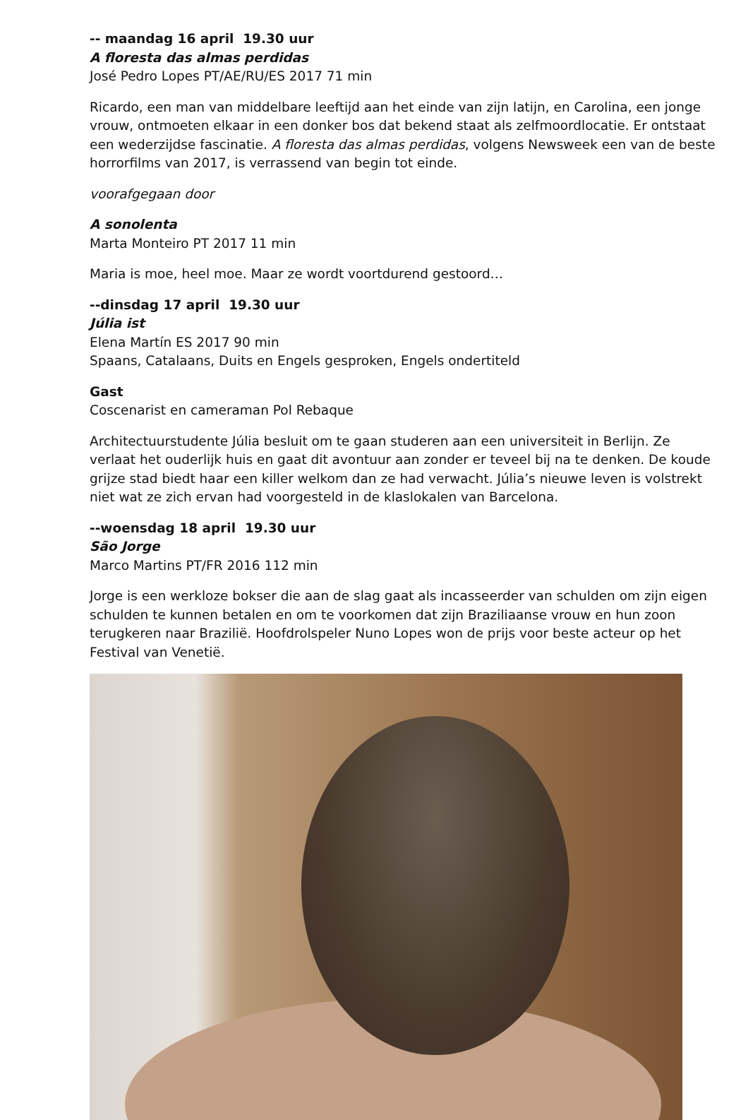-- maandag 16 april 19.30 uur
A floresta das almas perdidas
José Pedro Lopes PT/AE/RU/ES 2017 71 min
Ricardo, een man van middelbare leeftijd aan het einde van zijn latijn, en Carolina, een jonge vrouw, ontmoeten elkaar in een donker bos dat bekend staat als zelfmoordlocatie. Er ontstaat een wederzijdse fascinatie. A floresta das almas perdidas, volgens Newsweek een van de beste horrorfilms van 2017, is verrassend van begin tot einde.
voorafgegaan door
A sonolenta
Marta Monteiro PT 2017 11 min
Maria is moe, heel moe. Maar ze wordt voortdurend gestoord…
--dinsdag 17 april 19.30 uur
Júlia ist
Elena Martín ES 2017 90 min
Spaans, Catalaans, Duits en Engels gesproken, Engels ondertiteld
Gast
Coscenarist en cameraman Pol Rebaque
Architectuurstudente Júlia besluit om te gaan studeren aan een universiteit in Berlijn. Ze verlaat het ouderlijk huis en gaat dit avontuur aan zonder er teveel bij na te denken. De koude grijze stad biedt haar een killer welkom dan ze had verwacht. Júlia’s nieuwe leven is volstrekt niet wat ze zich ervan had voorgesteld in de klaslokalen van Barcelona.
--woensdag 18 april 19.30 uur
São Jorge
Marco Martins PT/FR 2016 112 min
Jorge is een werkloze bokser die aan de slag gaat als incasseerder van schulden om zijn eigen schulden te kunnen betalen en om te voorkomen dat zijn Braziliaanse vrouw en hun zoon terugkeren naar Brazilië. Hoofdrolspeler Nuno Lopes won de prijs voor beste acteur op het Festival van Venetië.